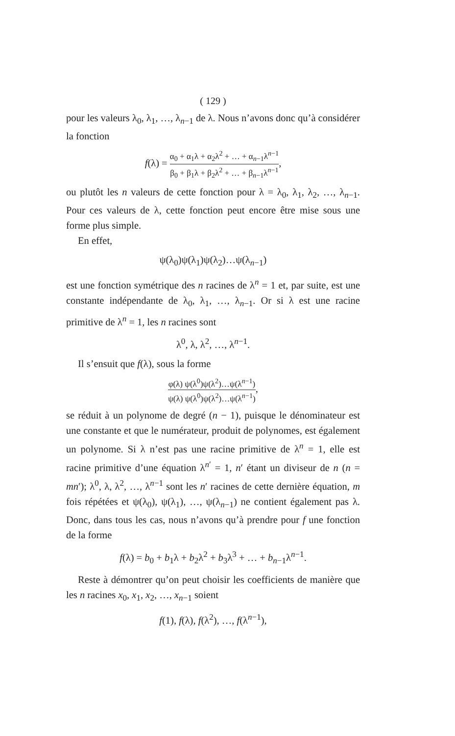( 129 )
pour les valeurs λ<sub>0</sub>, λ<sub>1</sub>, …, λ<sub>n−1</sub> de λ. Nous n’avons donc qu’à considérer la fonction
f(λ) = α<sub>0</sub> + α<sub>1</sub>λ + α<sub>2</sub>λ<sup>2</sup> + … + α<sub>n−1</sub>λ<sup>n−1</sup> β<sub>0</sub> + β<sub>1</sub>λ + β<sub>2</sub>λ<sup>2</sup> + … + β<sub>n−1</sub>λ<sup>n−1</sup>,
ou plutôt les n valeurs de cette fonction pour λ = λ<sub>0</sub>, λ<sub>1</sub>, λ<sub>2</sub>, …, λ<sub>n−1</sub>. Pour ces valeurs de λ, cette fonction peut encore être mise sous une forme plus simple.
En effet,
ψ(λ<sub>0</sub>)ψ(λ<sub>1</sub>)ψ(λ<sub>2</sub>)…ψ(λ<sub>n−1</sub>)
est une fonction symétrique des n racines de λ<sup>n</sup> = 1 et, par suite, est une constante indépendante de λ<sub>0</sub>, λ<sub>1</sub>, …, λ<sub>n−1</sub>. Or si λ est une racine primitive de λ<sup>n</sup> = 1, les n racines sont
λ<sup>0</sup>, λ, λ<sup>2</sup>, …, λ<sup>n−1</sup>.
Il s’ensuit que f(λ), sous la forme
φ(λ) ψ(λ<sup>0</sup>)ψ(λ<sup>2</sup>)…ψ(λ<sup>n−1</sup>) ψ(λ) ψ(λ<sup>0</sup>)ψ(λ<sup>2</sup>)…ψ(λ<sup>n−1</sup>),
se réduit à un polynome de degré (n − 1), puisque le dénominateur est une constante et que le numérateur, produit de polynomes, est également un polynome. Si λ n’est pas une racine primitive de λ<sup>n</sup> = 1, elle est racine primitive d’une équation λ<sup>n′</sup> = 1, n′ étant un diviseur de n (n = mn′); λ<sup>0</sup>, λ, λ<sup>2</sup>, …, λ<sup>n−1</sup> sont les n′ racines de cette dernière équation, m fois répétées et ψ(λ<sub>0</sub>), ψ(λ<sub>1</sub>), …, ψ(λ<sub>n−1</sub>) ne contient également pas λ. Donc, dans tous les cas, nous n’avons qu’à prendre pour f une fonction de la forme
f(λ) = b<sub>0</sub> + b<sub>1</sub>λ + b<sub>2</sub>λ<sup>2</sup> + b<sub>3</sub>λ<sup>3</sup> + … + b<sub>n−1</sub>λ<sup>n−1</sup>.
Reste à démontrer qu’on peut choisir les coefficients de manière que les n racines x<sub>0</sub>, x<sub>1</sub>, x<sub>2</sub>, …, x<sub>n−1</sub> soient
f(1), f(λ), f(λ<sup>2</sup>), …, f(λ<sup>n−1</sup>),